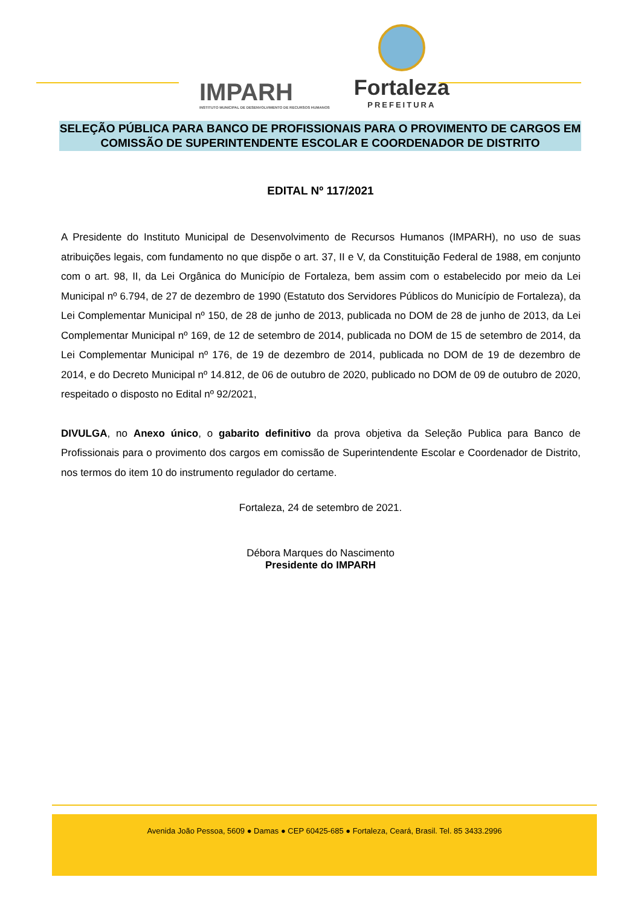IMPARH
INSTITUTO MUNICIPAL DE DESENVOLVIMENTO DE RECURSOS HUMANOS
Fortaleza
PREFEITURA
SELEÇÃO PÚBLICA PARA BANCO DE PROFISSIONAIS PARA O PROVIMENTO DE CARGOS EM COMISSÃO DE SUPERINTENDENTE ESCOLAR E COORDENADOR DE DISTRITO
EDITAL Nº 117/2021
A Presidente do Instituto Municipal de Desenvolvimento de Recursos Humanos (IMPARH), no uso de suas atribuições legais, com fundamento no que dispõe o art. 37, II e V, da Constituição Federal de 1988, em conjunto com o art. 98, II, da Lei Orgânica do Município de Fortaleza, bem assim com o estabelecido por meio da Lei Municipal nº 6.794, de 27 de dezembro de 1990 (Estatuto dos Servidores Públicos do Município de Fortaleza), da Lei Complementar Municipal nº 150, de 28 de junho de 2013, publicada no DOM de 28 de junho de 2013, da Lei Complementar Municipal nº 169, de 12 de setembro de 2014, publicada no DOM de 15 de setembro de 2014, da Lei Complementar Municipal nº 176, de 19 de dezembro de 2014, publicada no DOM de 19 de dezembro de 2014, e do Decreto Municipal nº 14.812, de 06 de outubro de 2020, publicado no DOM de 09 de outubro de 2020, respeitado o disposto no Edital nº 92/2021,
DIVULGA, no Anexo único, o gabarito definitivo da prova objetiva da Seleção Publica para Banco de Profissionais para o provimento dos cargos em comissão de Superintendente Escolar e Coordenador de Distrito, nos termos do item 10 do instrumento regulador do certame.
Fortaleza, 24 de setembro de 2021.
Débora Marques do Nascimento
Presidente do IMPARH
Avenida João Pessoa, 5609 ● Damas ● CEP 60425-685 ● Fortaleza, Ceará, Brasil. Tel. 85 3433.2996